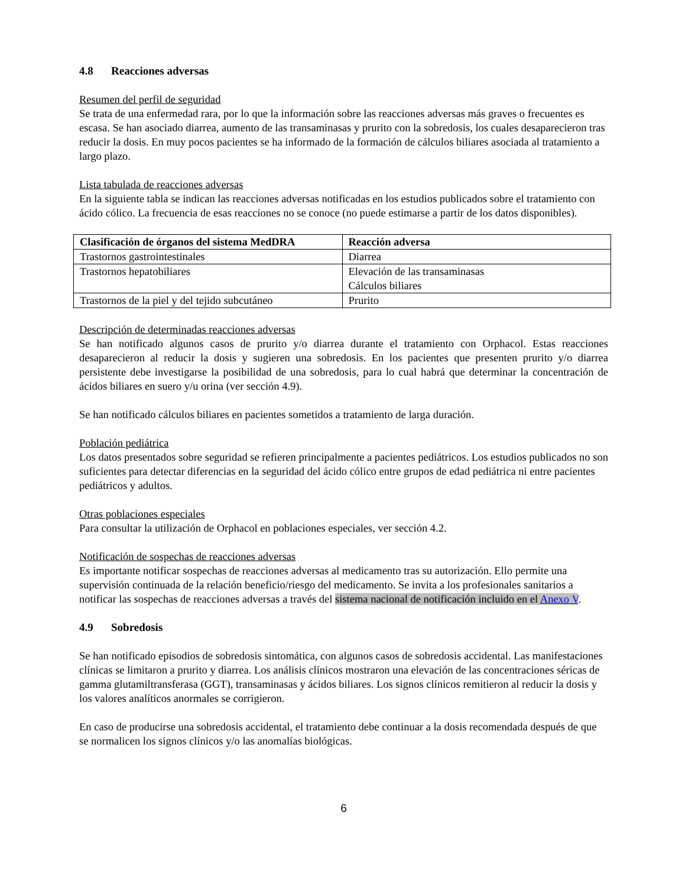4.8 Reacciones adversas
Resumen del perfil de seguridad
Se trata de una enfermedad rara, por lo que la información sobre las reacciones adversas más graves o frecuentes es escasa. Se han asociado diarrea, aumento de las transaminasas y prurito con la sobredosis, los cuales desaparecieron tras reducir la dosis. En muy pocos pacientes se ha informado de la formación de cálculos biliares asociada al tratamiento a largo plazo.
Lista tabulada de reacciones adversas
En la siguiente tabla se indican las reacciones adversas notificadas en los estudios publicados sobre el tratamiento con ácido cólico. La frecuencia de esas reacciones no se conoce (no puede estimarse a partir de los datos disponibles).
| Clasificación de órganos del sistema MedDRA | Reacción adversa |
| --- | --- |
| Trastornos gastrointestinales | Diarrea |
| Trastornos hepatobiliares | Elevación de las transaminasas Cálculos biliares |
| Trastornos de la piel y del tejido subcutáneo | Prurito |
Descripción de determinadas reacciones adversas
Se han notificado algunos casos de prurito y/o diarrea durante el tratamiento con Orphacol. Estas reacciones desaparecieron al reducir la dosis y sugieren una sobredosis. En los pacientes que presenten prurito y/o diarrea persistente debe investigarse la posibilidad de una sobredosis, para lo cual habrá que determinar la concentración de ácidos biliares en suero y/u orina (ver sección 4.9).
Se han notificado cálculos biliares en pacientes sometidos a tratamiento de larga duración.
Población pediátrica
Los datos presentados sobre seguridad se refieren principalmente a pacientes pediátricos. Los estudios publicados no son suficientes para detectar diferencias en la seguridad del ácido cólico entre grupos de edad pediátrica ni entre pacientes pediátricos y adultos.
Otras poblaciones especiales
Para consultar la utilización de Orphacol en poblaciones especiales, ver sección 4.2.
Notificación de sospechas de reacciones adversas
Es importante notificar sospechas de reacciones adversas al medicamento tras su autorización. Ello permite una supervisión continuada de la relación beneficio/riesgo del medicamento. Se invita a los profesionales sanitarios a notificar las sospechas de reacciones adversas a través del sistema nacional de notificación incluido en el Anexo V.
4.9 Sobredosis
Se han notificado episodios de sobredosis sintomática, con algunos casos de sobredosis accidental. Las manifestaciones clínicas se limitaron a prurito y diarrea. Los análisis clínicos mostraron una elevación de las concentraciones séricas de gamma glutamiltransferasa (GGT), transaminasas y ácidos biliares. Los signos clínicos remitieron al reducir la dosis y los valores analíticos anormales se corrigieron.
En caso de producirse una sobredosis accidental, el tratamiento debe continuar a la dosis recomendada después de que se normalicen los signos clínicos y/o las anomalías biológicas.
6